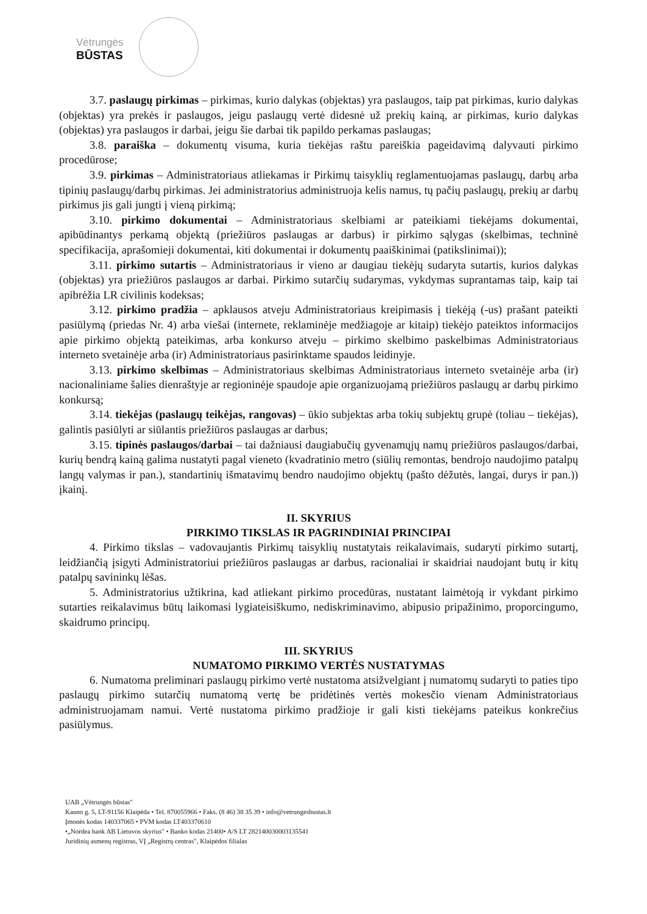Vėtrungės
BŪSTAS
3.7. paslaugų pirkimas – pirkimas, kurio dalykas (objektas) yra paslaugos, taip pat pirkimas, kurio dalykas (objektas) yra prekės ir paslaugos, jeigu paslaugų vertė didesnė už prekių kainą, ar pirkimas, kurio dalykas (objektas) yra paslaugos ir darbai, jeigu šie darbai tik papildo perkamas paslaugas;
3.8. paraiška – dokumentų visuma, kuria tiekėjas raštu pareiškia pageidavimą dalyvauti pirkimo procedūrose;
3.9. pirkimas – Administratoriaus atliekamas ir Pirkimų taisyklių reglamentuojamas paslaugų, darbų arba tipinių paslaugų/darbų pirkimas. Jei administratorius administruoja kelis namus, tų pačių paslaugų, prekių ar darbų pirkimus jis gali jungti į vieną pirkimą;
3.10. pirkimo dokumentai – Administratoriaus skelbiami ar pateikiami tiekėjams dokumentai, apibūdinantys perkamą objektą (priežiūros paslaugas ar darbus) ir pirkimo sąlygas (skelbimas, techninė specifikacija, aprašomieji dokumentai, kiti dokumentai ir dokumentų paaiškinimai (patikslinimai));
3.11. pirkimo sutartis – Administratoriaus ir vieno ar daugiau tiekėjų sudaryta sutartis, kurios dalykas (objektas) yra priežiūros paslaugos ar darbai. Pirkimo sutarčių sudarymas, vykdymas suprantamas taip, kaip tai apibrėžia LR civilinis kodeksas;
3.12. pirkimo pradžia – apklausos atveju Administratoriaus kreipimasis į tiekėją (-us) prašant pateikti pasiūlymą (priedas Nr. 4) arba viešai (internete, reklaminėje medžiagoje ar kitaip) tiekėjo pateiktos informacijos apie pirkimo objektą pateikimas, arba konkurso atveju – pirkimo skelbimo paskelbimas Administratoriaus interneto svetainėje arba (ir) Administratoriaus pasirinktame spaudos leidinyje.
3.13. pirkimo skelbimas – Administratoriaus skelbimas Administratoriaus interneto svetainėje arba (ir) nacionaliniame šalies dienraštyje ar regioninėje spaudoje apie organizuojamą priežiūros paslaugų ar darbų pirkimo konkursą;
3.14. tiekėjas (paslaugų teikėjas, rangovas) – ūkio subjektas arba tokių subjektų grupė (toliau – tiekėjas), galintis pasiūlyti ar siūlantis priežiūros paslaugas ar darbus;
3.15. tipinės paslaugos/darbai – tai dažniausi daugiabučių gyvenamųjų namų priežiūros paslaugos/darbai, kurių bendrą kainą galima nustatyti pagal vieneto (kvadratinio metro (siūlių remontas, bendrojo naudojimo patalpų langų valymas ir pan.), standartinių išmatavimų bendro naudojimo objektų (pašto dėžutės, langai, durys ir pan.)) įkainį.
II. SKYRIUS
PIRKIMO TIKSLAS IR PAGRINDINIAI PRINCIPAI
4. Pirkimo tikslas – vadovaujantis Pirkimų taisyklių nustatytais reikalavimais, sudaryti pirkimo sutartį, leidžiančią įsigyti Administratoriui priežiūros paslaugas ar darbus, racionaliai ir skaidriai naudojant butų ir kitų patalpų savininkų lėšas.
5. Administratorius užtikrina, kad atliekant pirkimo procedūras, nustatant laimėtoją ir vykdant pirkimo sutarties reikalavimus būtų laikomasi lygiateisiškumo, nediskriminavimo, abipusio pripažinimo, proporcingumo, skaidrumo principų.
III. SKYRIUS
NUMATOMO PIRKIMO VERTĖS NUSTATYMAS
6. Numatoma preliminari paslaugų pirkimo vertė nustatoma atsižvelgiant į numatomų sudaryti to paties tipo paslaugų pirkimo sutarčių numatomą vertę be pridėtinės vertės mokesčio vienam Administratoriaus administruojamam namui. Vertė nustatoma pirkimo pradžioje ir gali kisti tiekėjams pateikus konkrečius pasiūlymus.
UAB „Vėtrungės būstas"
Kauno g. 5, LT-91156 Klaipėda • Tel. 870055966 • Faks. (8 46) 38 35 39 • info@vetrungesbustas.lt
Įmonės kodas 140337065 • PVM kodas LT403370610
•„Nordea bank AB Lietuvos skyrius" • Banko kodas 21400• A/S LT 282140030003135541
Juridinių asmenų registras, VĮ „Registrų centras", Klaipėdos filialas